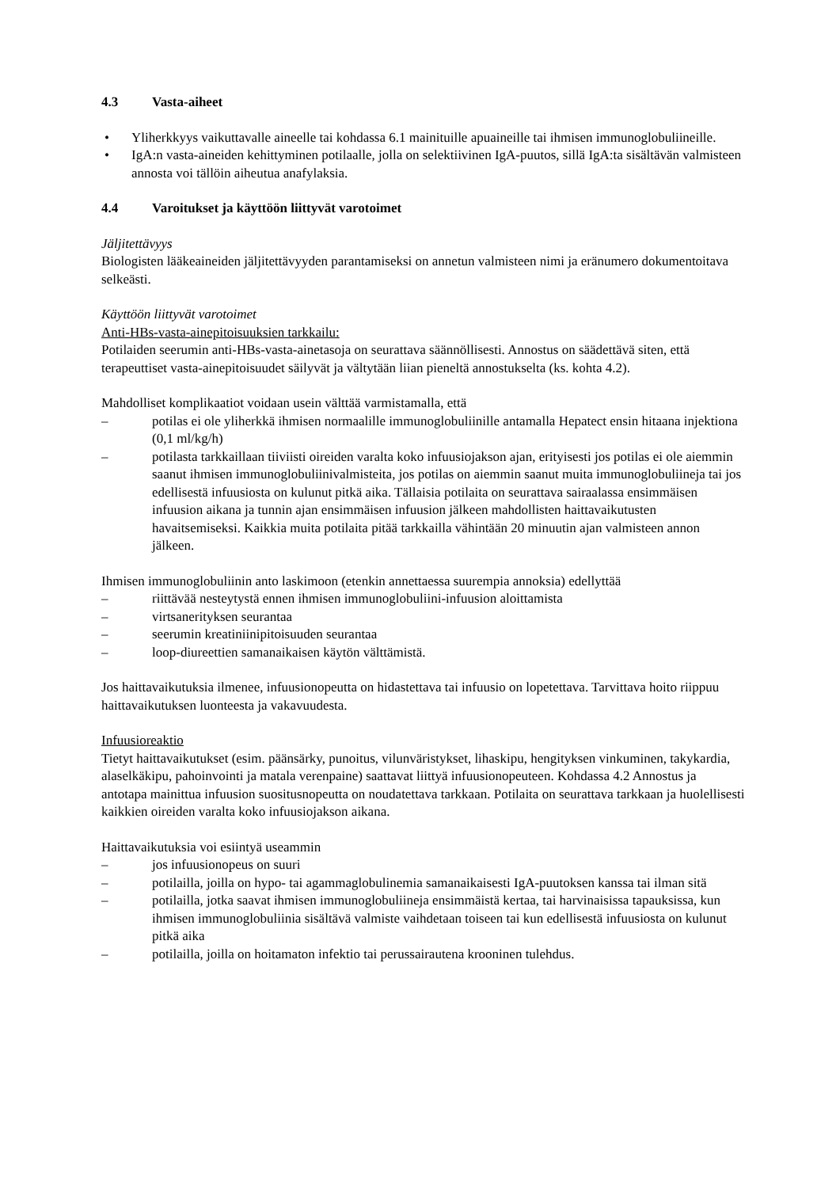4.3 Vasta-aiheet
• Yliherkkyys vaikuttavalle aineelle tai kohdassa 6.1 mainituille apuaineille tai ihmisen immunoglobuliineille.
• IgA:n vasta-aineiden kehittyminen potilaalle, jolla on selektiivinen IgA-puutos, sillä IgA:ta sisältävän valmisteen annosta voi tällöin aiheutua anafylaksia.
4.4 Varoitukset ja käyttöön liittyvät varotoimet
Jäljitettävyys
Biologisten lääkeaineiden jäljitettävyyden parantamiseksi on annetun valmisteen nimi ja eränumero dokumentoitava selkeästi.
Käyttöön liittyvät varotoimet
Anti-HBs-vasta-ainepitoisuuksien tarkkailu:
Potilaiden seerumin anti-HBs-vasta-ainetasoja on seurattava säännöllisesti. Annostus on säädettävä siten, että terapeuttiset vasta-ainepitoisuudet säilyvät ja vältytään liian pieneltä annostukselta (ks. kohta 4.2).
Mahdolliset komplikaatiot voidaan usein välttää varmistamalla, että
– potilas ei ole yliherkkä ihmisen normaalille immunoglobuliinille antamalla Hepatect ensin hitaana injektiona (0,1 ml/kg/h)
– potilasta tarkkaillaan tiiviisti oireiden varalta koko infuusiojakson ajan, erityisesti jos potilas ei ole aiemmin saanut ihmisen immunoglobuliinivalmisteita, jos potilas on aiemmin saanut muita immunoglobuliineja tai jos edellisestä infuusiosta on kulunut pitkä aika. Tällaisia potilaita on seurattava sairaalassa ensimmäisen infuusion aikana ja tunnin ajan ensimmäisen infuusion jälkeen mahdollisten haittavaikutusten havaitsemiseksi. Kaikkia muita potilaita pitää tarkkailla vähintään 20 minuutin ajan valmisteen annon jälkeen.
Ihmisen immunoglobuliinin anto laskimoon (etenkin annettaessa suurempia annoksia) edellyttää
– riittävää nesteytystä ennen ihmisen immunoglobuliini-infuusion aloittamista
– virtsanerityksen seurantaa
– seerumin kreatiniinipitoisuuden seurantaa
– loop-diureettien samanaikaisen käytön välttämistä.
Jos haittavaikutuksia ilmenee, infuusionopeutta on hidastettava tai infuusio on lopetettava. Tarvittava hoito riippuu haittavaikutuksen luonteesta ja vakavuudesta.
Infuusioreaktio
Tietyt haittavaikutukset (esim. päänsärky, punoitus, vilunväristykset, lihaskipu, hengityksen vinkuminen, takykardia, alaselkäkipu, pahoinvointi ja matala verenpaine) saattavat liittyä infuusionopeuteen. Kohdassa 4.2 Annostus ja antotapa mainittua infuusion suositusnopeutta on noudatettava tarkkaan. Potilaita on seurattava tarkkaan ja huolellisesti kaikkien oireiden varalta koko infuusiojakson aikana.
Haittavaikutuksia voi esiintyä useammin
– jos infuusionopeus on suuri
– potilailla, joilla on hypo- tai agammaglobulinemia samanaikaisesti IgA-puutoksen kanssa tai ilman sitä
– potilailla, jotka saavat ihmisen immunoglobuliineja ensimmäistä kertaa, tai harvinaisissa tapauksissa, kun ihmisen immunoglobuliinia sisältävä valmiste vaihdetaan toiseen tai kun edellisestä infuusiosta on kulunut pitkä aika
– potilailla, joilla on hoitamaton infektio tai perussairautena krooninen tulehdus.